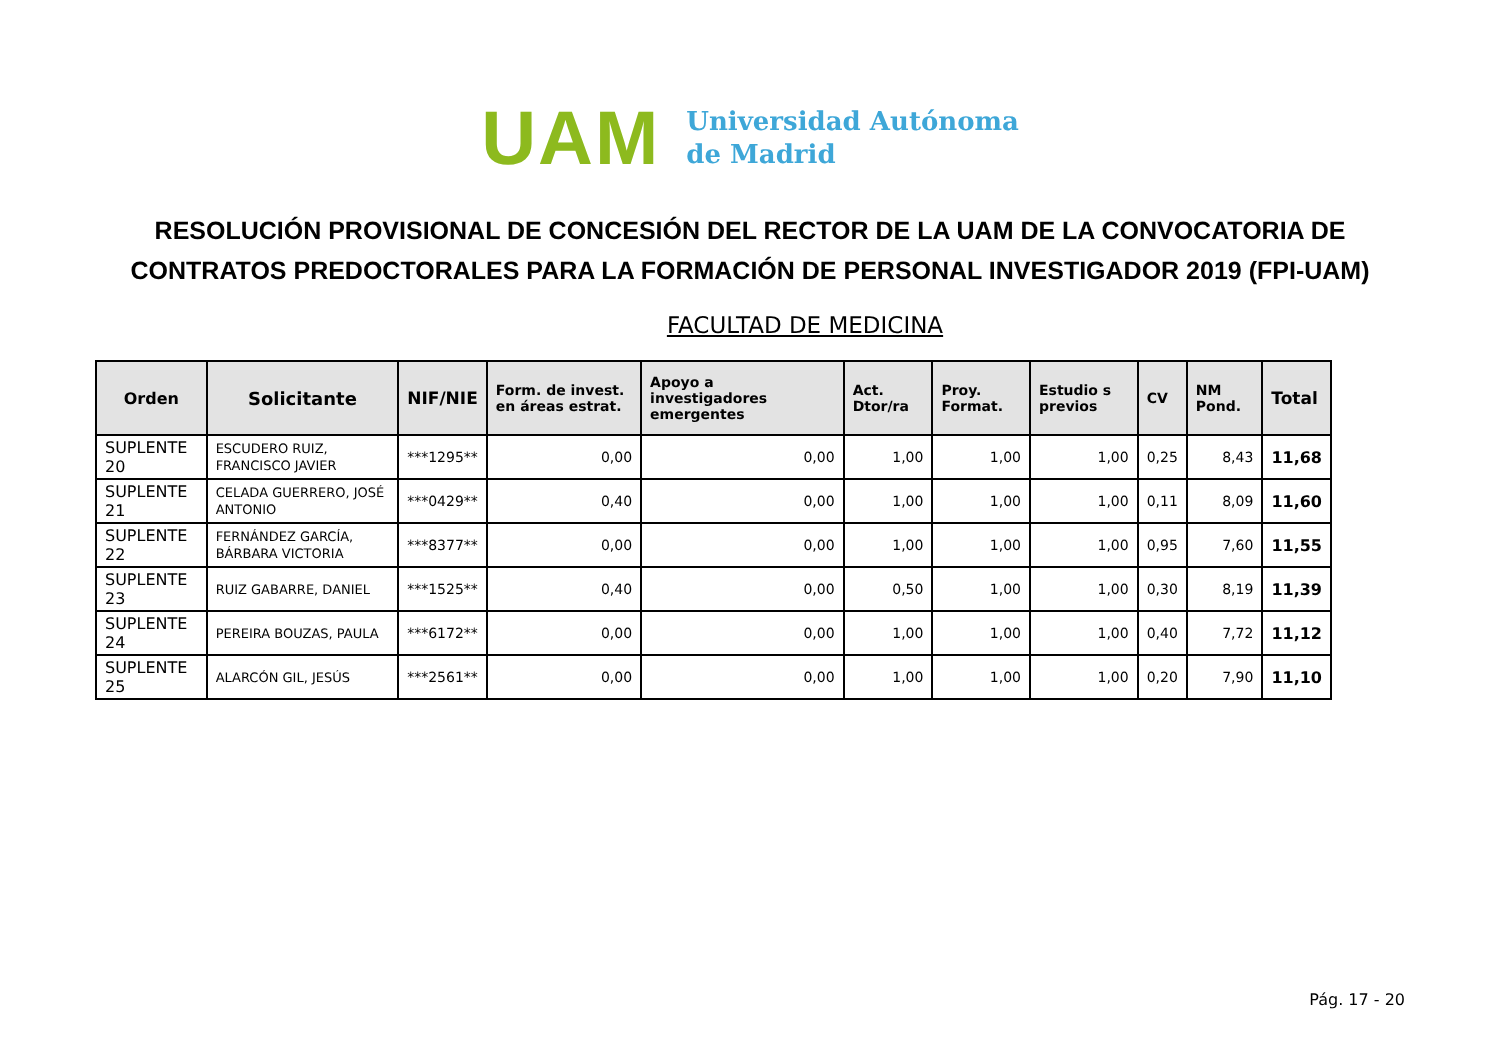UAM
Universidad Autónoma
de Madrid
RESOLUCIÓN PROVISIONAL DE CONCESIÓN DEL RECTOR DE LA UAM DE LA CONVOCATORIA DE CONTRATOS PREDOCTORALES PARA LA FORMACIÓN DE PERSONAL INVESTIGADOR 2019 (FPI-UAM)
FACULTAD DE MEDICINA
| Orden | Solicitante | NIF/NIE | Form. de invest. en áreas estrat. | Apoyo a investigadores emergentes | Act. Dtor/ra | Proy. Format. | Estudio s previos | CV | NM Pond. | Total |
| --- | --- | --- | --- | --- | --- | --- | --- | --- | --- | --- |
| SUPLENTE 20 | ESCUDERO RUIZ, FRANCISCO JAVIER | ***1295** | 0,00 | 0,00 | 1,00 | 1,00 | 1,00 | 0,25 | 8,43 | 11,68 |
| SUPLENTE 21 | CELADA GUERRERO, JOSÉ ANTONIO | ***0429** | 0,40 | 0,00 | 1,00 | 1,00 | 1,00 | 0,11 | 8,09 | 11,60 |
| SUPLENTE 22 | FERNÁNDEZ GARCÍA, BÁRBARA VICTORIA | ***8377** | 0,00 | 0,00 | 1,00 | 1,00 | 1,00 | 0,95 | 7,60 | 11,55 |
| SUPLENTE 23 | RUIZ GABARRE, DANIEL | ***1525** | 0,40 | 0,00 | 0,50 | 1,00 | 1,00 | 0,30 | 8,19 | 11,39 |
| SUPLENTE 24 | PEREIRA BOUZAS, PAULA | ***6172** | 0,00 | 0,00 | 1,00 | 1,00 | 1,00 | 0,40 | 7,72 | 11,12 |
| SUPLENTE 25 | ALARCÓN GIL, JESÚS | ***2561** | 0,00 | 0,00 | 1,00 | 1,00 | 1,00 | 0,20 | 7,90 | 11,10 |
Pág. 17 - 20